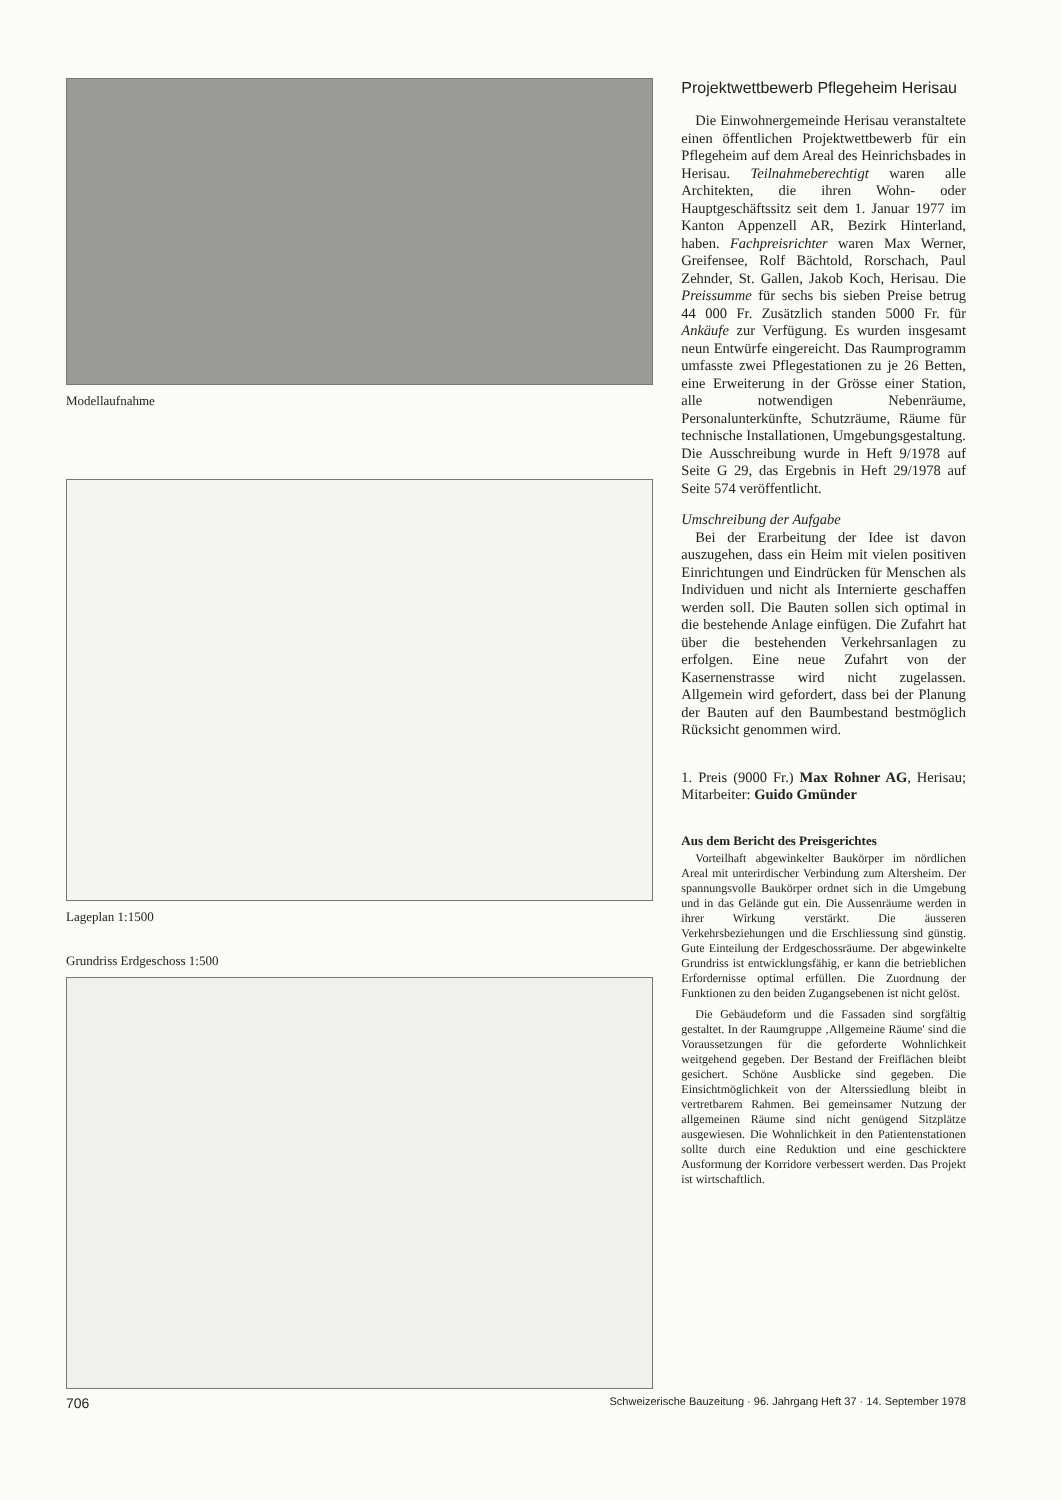Modellaufnahme
Lageplan 1:1500
Grundriss Erdgeschoss 1:500
Projektwettbewerb Pflegeheim Herisau
Die Einwohnergemeinde Herisau veranstaltete einen öffentlichen Projektwettbewerb für ein Pflegeheim auf dem Areal des Heinrichsbades in Herisau. Teilnahmeberechtigt waren alle Architekten, die ihren Wohn- oder Hauptgeschäftssitz seit dem 1. Januar 1977 im Kanton Appenzell AR, Bezirk Hinterland, haben. Fachpreisrichter waren Max Werner, Greifensee, Rolf Bächtold, Rorschach, Paul Zehnder, St. Gallen, Jakob Koch, Herisau. Die Preissumme für sechs bis sieben Preise betrug 44 000 Fr. Zusätzlich standen 5000 Fr. für Ankäufe zur Verfügung. Es wurden insgesamt neun Entwürfe eingereicht. Das Raumprogramm umfasste zwei Pflegestationen zu je 26 Betten, eine Erweiterung in der Grösse einer Station, alle notwendigen Nebenräume, Personalunterkünfte, Schutzräume, Räume für technische Installationen, Umgebungsgestaltung. Die Ausschreibung wurde in Heft 9/1978 auf Seite G 29, das Ergebnis in Heft 29/1978 auf Seite 574 veröffentlicht.
Umschreibung der Aufgabe
Bei der Erarbeitung der Idee ist davon auszugehen, dass ein Heim mit vielen positiven Einrichtungen und Eindrücken für Menschen als Individuen und nicht als Internierte geschaffen werden soll. Die Bauten sollen sich optimal in die bestehende Anlage einfügen. Die Zufahrt hat über die bestehenden Verkehrsanlagen zu erfolgen. Eine neue Zufahrt von der Kasernenstrasse wird nicht zugelassen. Allgemein wird gefordert, dass bei der Planung der Bauten auf den Baumbestand bestmöglich Rücksicht genommen wird.
1. Preis (9000 Fr.) Max Rohner AG, Herisau; Mitarbeiter: Guido Gmünder
Aus dem Bericht des Preisgerichtes
Vorteilhaft abgewinkelter Baukörper im nördlichen Areal mit unterirdischer Verbindung zum Altersheim. Der spannungsvolle Baukörper ordnet sich in die Umgebung und in das Gelände gut ein. Die Aussenräume werden in ihrer Wirkung verstärkt. Die äusseren Verkehrsbeziehungen und die Erschliessung sind günstig. Gute Einteilung der Erdgeschossräume. Der abgewinkelte Grundriss ist entwicklungsfähig, er kann die betrieblichen Erfordernisse optimal erfüllen. Die Zuordnung der Funktionen zu den beiden Zugangsebenen ist nicht gelöst.
Die Gebäudeform und die Fassaden sind sorgfältig gestaltet. In der Raumgruppe ‚Allgemeine Räume' sind die Voraussetzungen für die geforderte Wohnlichkeit weitgehend gegeben. Der Bestand der Freiflächen bleibt gesichert. Schöne Ausblicke sind gegeben. Die Einsichtmöglichkeit von der Alterssiedlung bleibt in vertretbarem Rahmen. Bei gemeinsamer Nutzung der allgemeinen Räume sind nicht genügend Sitzplätze ausgewiesen. Die Wohnlichkeit in den Patientenstationen sollte durch eine Reduktion und eine geschicktere Ausformung der Korridore verbessert werden. Das Projekt ist wirtschaftlich.
706 Schweizerische Bauzeitung · 96. Jahrgang Heft 37 · 14. September 1978